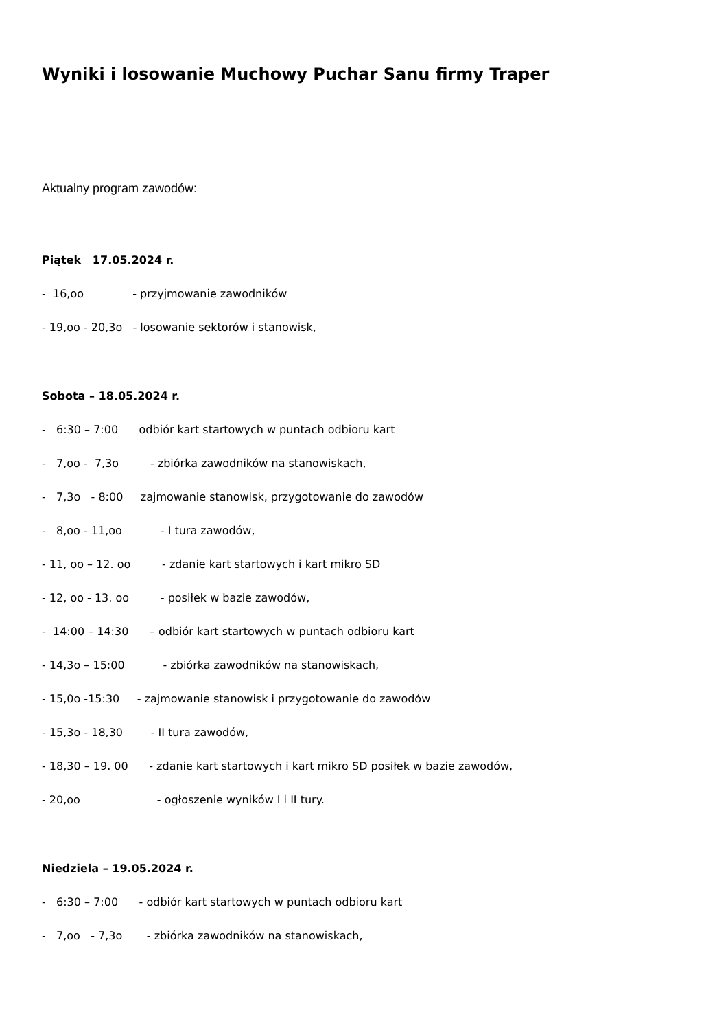Wyniki i losowanie Muchowy Puchar Sanu firmy Traper
Aktualny program zawodów:
Piątek 17.05.2024 r.
- 16,oo - przyjmowanie zawodników
- 19,oo - 20,3o - losowanie sektorów i stanowisk,
Sobota – 18.05.2024 r.
- 6:30 – 7:00 odbiór kart startowych w puntach odbioru kart
- 7,oo - 7,3o - zbiórka zawodników na stanowiskach,
- 7,3o - 8:00 zajmowanie stanowisk, przygotowanie do zawodów
- 8,oo - 11,oo - I tura zawodów,
- 11, oo – 12. oo - zdanie kart startowych i kart mikro SD
- 12, oo - 13. oo - posiłek w bazie zawodów,
- 14:00 – 14:30 – odbiór kart startowych w puntach odbioru kart
- 14,3o – 15:00 - zbiórka zawodników na stanowiskach,
- 15,0o -15:30 - zajmowanie stanowisk i przygotowanie do zawodów
- 15,3o - 18,30 - II tura zawodów,
- 18,30 – 19. 00 - zdanie kart startowych i kart mikro SD posiłek w bazie zawodów,
- 20,oo - ogłoszenie wyników I i II tury.
Niedziela – 19.05.2024 r.
- 6:30 – 7:00 - odbiór kart startowych w puntach odbioru kart
- 7,oo - 7,3o - zbiórka zawodników na stanowiskach,